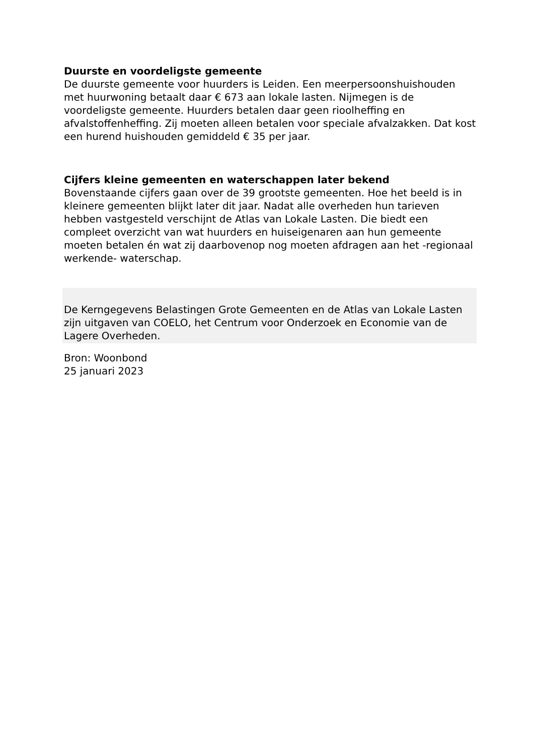Duurste en voordeligste gemeente
De duurste gemeente voor huurders is Leiden. Een meerpersoonshuishouden met huurwoning betaalt daar € 673 aan lokale lasten. Nijmegen is de voordeligste gemeente. Huurders betalen daar geen rioolheffing en afvalstoffenheffing. Zij moeten alleen betalen voor speciale afvalzakken. Dat kost een hurend huishouden gemiddeld € 35 per jaar.
Cijfers kleine gemeenten en waterschappen later bekend
Bovenstaande cijfers gaan over de 39 grootste gemeenten. Hoe het beeld is in kleinere gemeenten blijkt later dit jaar. Nadat alle overheden hun tarieven hebben vastgesteld verschijnt de Atlas van Lokale Lasten. Die biedt een compleet overzicht van wat huurders en huiseigenaren aan hun gemeente moeten betalen én wat zij daarbovenop nog moeten afdragen aan het -regionaal werkende- waterschap.
De Kerngegevens Belastingen Grote Gemeenten en de Atlas van Lokale Lasten zijn uitgaven van COELO, het Centrum voor Onderzoek en Economie van de Lagere Overheden.
Bron: Woonbond
25 januari 2023